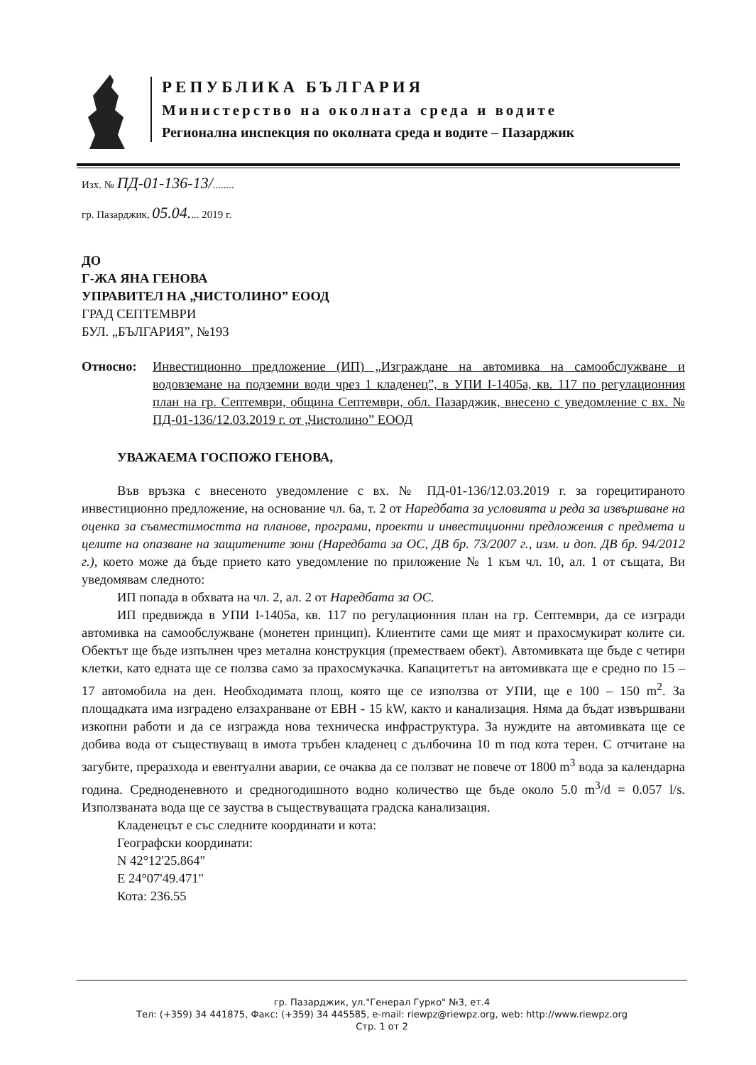РЕПУБЛИКА БЪЛГАРИЯ
Министерство на околната среда и водите
Регионална инспекция по околната среда и водите – Пазарджик
Изх. № ПД-01-136-13/........
гр. Пазарджик, 05.04.... 2019 г.
ДО
Г-ЖА ЯНА ГЕНОВА
УПРАВИТЕЛ НА „ЧИСТОЛИНО” ЕООД
ГРАД СЕПТЕМВРИ
БУЛ. „БЪЛГАРИЯ”, №193
Относно: Инвестиционно предложение (ИП) „Изграждане на автомивка на самообслужване и водовземане на подземни води чрез 1 кладенец”, в УПИ I-1405а, кв. 117 по регулационния план на гр. Септември, община Септември, обл. Пазарджик, внесено с уведомление с вх. № ПД-01-136/12.03.2019 г. от „Чистолино” ЕООД
УВАЖАЕМА ГОСПОЖО ГЕНОВА,
Във връзка с внесеното уведомление с вх. № ПД-01-136/12.03.2019 г. за горецитираното инвестиционно предложение, на основание чл. 6а, т. 2 от Наредбата за условията и реда за извършване на оценка за съвместимостта на планове, програми, проекти и инвестиционни предложения с предмета и целите на опазване на защитените зони (Наредбата за ОС, ДВ бр. 73/2007 г., изм. и доп. ДВ бр. 94/2012 г.), което може да бъде прието като уведомление по приложение № 1 към чл. 10, ал. 1 от същата, Ви уведомявам следното:
ИП попада в обхвата на чл. 2, ал. 2 от Наредбата за ОС.
ИП предвижда в УПИ I-1405а, кв. 117 по регулационния план на гр. Септември, да се изгради автомивка на самообслужване (монетен принцип). Клиентите сами ще мият и прахосмукират колите си. Обектът ще бъде изпълнен чрез метална конструкция (преместваем обект). Автомивката ще бъде с четири клетки, като едната ще се ползва само за прахосмукачка. Капацитетът на автомивката ще е средно по 15 – 17 автомобила на ден. Необходимата площ, която ще се използва от УПИ, ще е 100 – 150 m<sup>2</sup>. За площадката има изградено елзахранване от ЕВН - 15 kW, както и канализация. Няма да бъдат извършвани изкопни работи и да се изгражда нова техническа инфраструктура. За нуждите на автомивката ще се добива вода от съществуващ в имота тръбен кладенец с дълбочина 10 m под кота терен. С отчитане на загубите, преразхода и евентуални аварии, се очаква да се ползват не повече от 1800 m<sup>3</sup> вода за календарна година. Средноденевното и средногодишното водно количество ще бъде около 5.0 m<sup>3</sup>/d = 0.057 l/s. Използваната вода ще се зауства в съществуващата градска канализация.
Кладенецът е със следните координати и кота:
Географски координати:
N 42°12'25.864"
E 24°07'49.471"
Кота: 236.55
гр. Пазарджик, ул."Генерал Гурко" №3, ет.4
Тел: (+359) 34 441875, Факс: (+359) 34 445585, e-mail: riewpz@riewpz.org, web: http://www.riewpz.org
Стр. 1 от 2